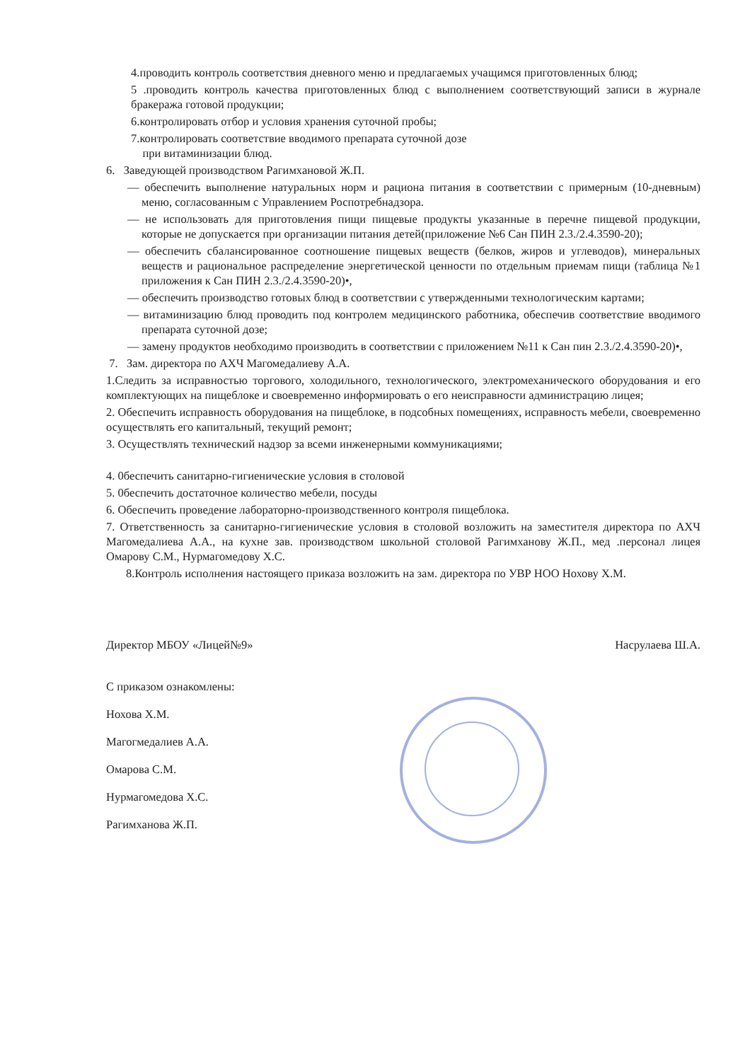4.проводить контроль соответствия дневного меню и предлагаемых учащимся приготовленных блюд;
5 .проводить контроль качества приготовленных блюд с выполнением соответствующий записи в журнале бракеража готовой продукции;
6.контролировать отбор и условия хранения суточной пробы;
7.контролировать соответствие вводимого препарата суточной дозе
при витаминизации блюд.
6. Заведующей производством Рагимхановой Ж.П.
— обеспечить выполнение натуральных норм и рациона питания в соответствии с примерным (10-дневным) меню, согласованным с Управлением Роспотребнадзора.
— не использовать для приготовления пищи пищевые продукты указанные в перечне пищевой продукции, которые не допускается при организации питания детей(приложение №6 Сан ПИН 2.3./2.4.3590-20);
— обеспечить сбалансированное соотношение пищевых веществ (белков, жиров и углеводов), минеральных веществ и рациональное распределение энергетической ценности по отдельным приемам пищи (таблица №1 приложения к Сан ПИН 2.3./2.4.3590-20)•,
— обеспечить производство готовых блюд в соответствии с утвержденными технологическим картами;
— витаминизацию блюд проводить под контролем медицинского работника, обеспечив соответствие вводимого препарата суточной дозе;
— замену продуктов необходимо производить в соответствии с приложением №11 к Сан пин 2.3./2.4.3590-20)•,
7. Зам. директора по АХЧ Магомедалиеву А.А.
1.Следить за исправностью торгового, холодильного, технологического, электромеханического оборудования и его комплектующих на пищеблоке и своевременно информировать о его неисправности администрацию лицея;
2. Обеспечить исправность оборудования на пищеблоке, в подсобных помещениях, исправность мебели, своевременно осуществлять его капитальный, текущий ремонт;
3. Осуществлять технический надзор за всеми инженерными коммуникациями;
4. 0беспечить санитарно-гигиенические условия в столовой
5. 0беспечить достаточное количество мебели, посуды
6. Обеспечить проведение лабораторно-производственного контроля пищеблока.
7. Ответственность за санитарно-гигиенические условия в столовой возложить на заместителя директора по АХЧ Магомедалиева А.А., на кухне зав. производством школьной столовой Рагимханову Ж.П., мед .персонал лицея Омарову С.М., Нурмагомедову Х.С.
8.Контроль исполнения настоящего приказа возложить на зам. директора по УВР НОО Нохову Х.М.
Директор МБОУ «Лицей№9» Насрулаева Ш.А.
С приказом ознакомлены:
Нохова Х.М.
Магогмедалиев А.А.
Омарова С.М.
Нурмагомедова Х.С.
Рагимханова Ж.П.